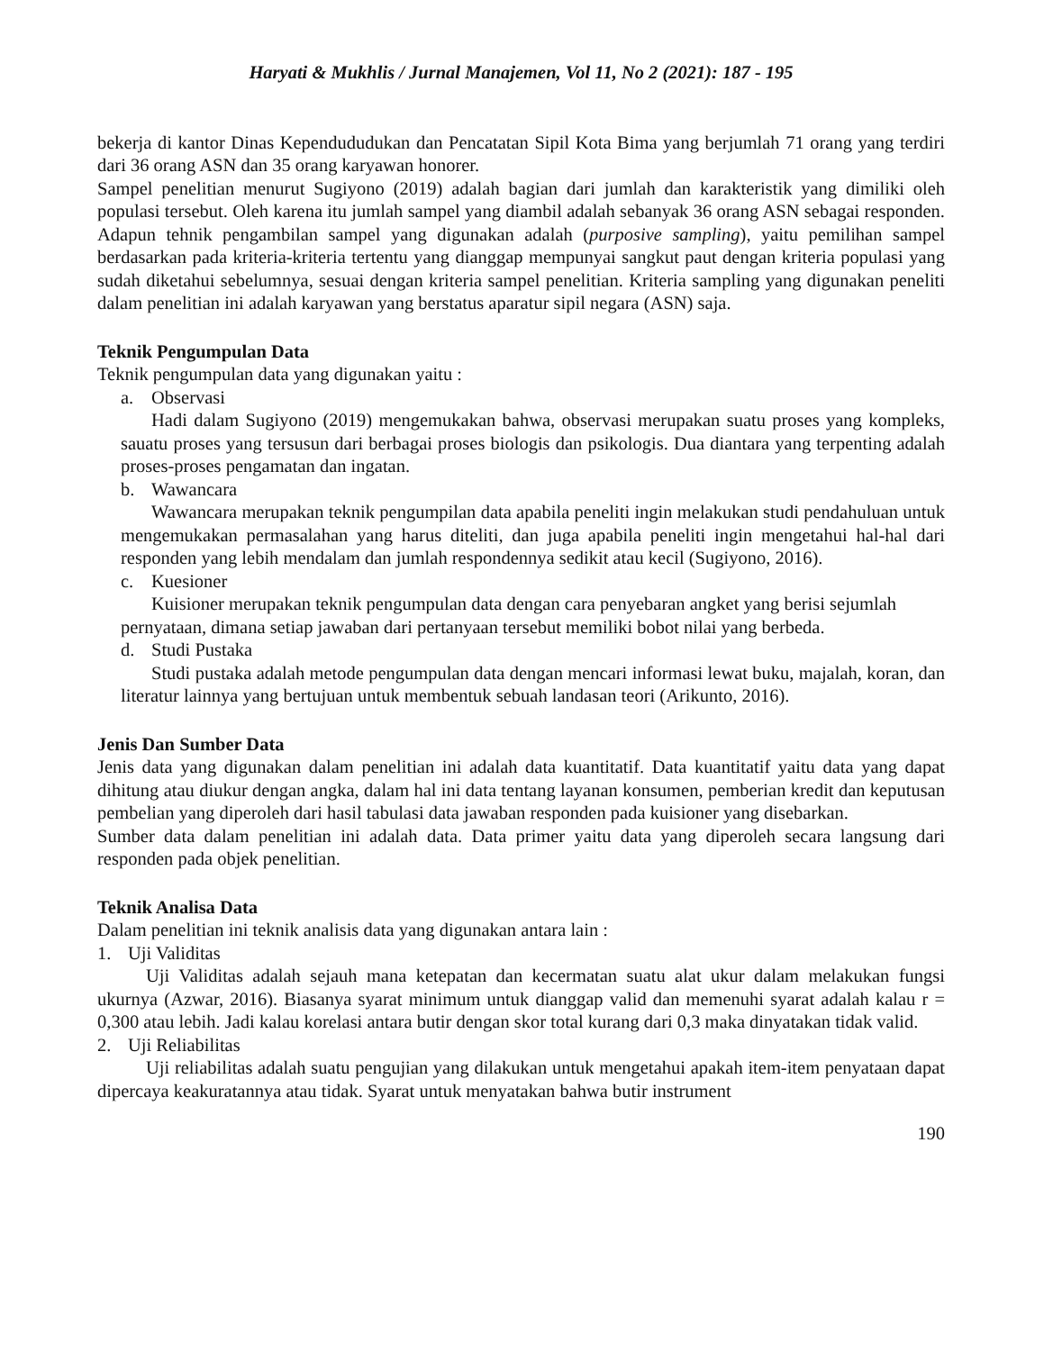Haryati & Mukhlis / Jurnal Manajemen, Vol 11, No 2 (2021): 187 - 195
bekerja di kantor Dinas Kependududukan dan Pencatatan Sipil Kota Bima yang berjumlah 71 orang yang terdiri dari 36 orang ASN dan 35 orang karyawan honorer.
Sampel penelitian menurut Sugiyono (2019) adalah bagian dari jumlah dan karakteristik yang dimiliki oleh populasi tersebut. Oleh karena itu jumlah sampel yang diambil adalah sebanyak 36 orang ASN sebagai responden. Adapun tehnik pengambilan sampel yang digunakan adalah (purposive sampling), yaitu pemilihan sampel berdasarkan pada kriteria-kriteria tertentu yang dianggap mempunyai sangkut paut dengan kriteria populasi yang sudah diketahui sebelumnya, sesuai dengan kriteria sampel penelitian. Kriteria sampling yang digunakan peneliti dalam penelitian ini adalah karyawan yang berstatus aparatur sipil negara (ASN) saja.
Teknik Pengumpulan Data
Teknik pengumpulan data yang digunakan yaitu :
a. Observasi
Hadi dalam Sugiyono (2019) mengemukakan bahwa, observasi merupakan suatu proses yang kompleks, sauatu proses yang tersusun dari berbagai proses biologis dan psikologis. Dua diantara yang terpenting adalah proses-proses pengamatan dan ingatan.
b. Wawancara
Wawancara merupakan teknik pengumpilan data apabila peneliti ingin melakukan studi pendahuluan untuk mengemukakan permasalahan yang harus diteliti, dan juga apabila peneliti ingin mengetahui hal-hal dari responden yang lebih mendalam dan jumlah respondennya sedikit atau kecil (Sugiyono, 2016).
c. Kuesioner
Kuisioner merupakan teknik pengumpulan data dengan cara penyebaran angket yang berisi sejumlah pernyataan, dimana setiap jawaban dari pertanyaan tersebut memiliki bobot nilai yang berbeda.
d. Studi Pustaka
Studi pustaka adalah metode pengumpulan data dengan mencari informasi lewat buku, majalah, koran, dan literatur lainnya yang bertujuan untuk membentuk sebuah landasan teori (Arikunto, 2016).
Jenis Dan Sumber Data
Jenis data yang digunakan dalam penelitian ini adalah data kuantitatif. Data kuantitatif yaitu data yang dapat dihitung atau diukur dengan angka, dalam hal ini data tentang layanan konsumen, pemberian kredit dan keputusan pembelian yang diperoleh dari hasil tabulasi data jawaban responden pada kuisioner yang disebarkan.
Sumber data dalam penelitian ini adalah data. Data primer yaitu data yang diperoleh secara langsung dari responden pada objek penelitian.
Teknik Analisa Data
Dalam penelitian ini teknik analisis data yang digunakan antara lain :
1. Uji Validitas
Uji Validitas adalah sejauh mana ketepatan dan kecermatan suatu alat ukur dalam melakukan fungsi ukurnya (Azwar, 2016). Biasanya syarat minimum untuk dianggap valid dan memenuhi syarat adalah kalau r = 0,300 atau lebih. Jadi kalau korelasi antara butir dengan skor total kurang dari 0,3 maka dinyatakan tidak valid.
2. Uji Reliabilitas
Uji reliabilitas adalah suatu pengujian yang dilakukan untuk mengetahui apakah item-item penyataan dapat dipercaya keakuratannya atau tidak. Syarat untuk menyatakan bahwa butir instrument
190